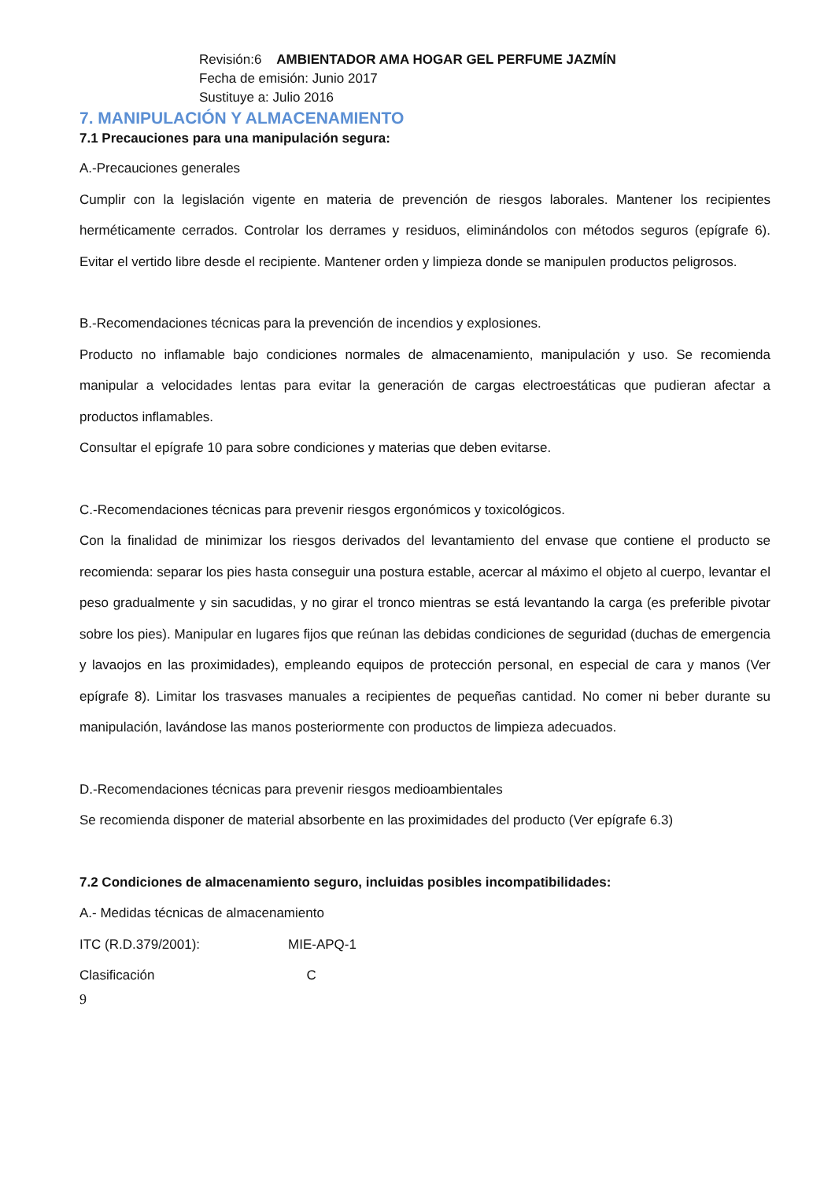Revisión:6 AMBIENTADOR AMA HOGAR GEL PERFUME JAZMÍN
Fecha de emisión: Junio 2017
Sustituye a: Julio 2016
7. MANIPULACIÓN Y ALMACENAMIENTO
7.1 Precauciones para una manipulación segura:
A.-Precauciones generales
Cumplir con la legislación vigente en materia de prevención de riesgos laborales. Mantener los recipientes herméticamente cerrados. Controlar los derrames y residuos, eliminándolos con métodos seguros (epígrafe 6). Evitar el vertido libre desde el recipiente. Mantener orden y limpieza donde se manipulen productos peligrosos.
B.-Recomendaciones técnicas para la prevención de incendios y explosiones.
Producto no inflamable bajo condiciones normales de almacenamiento, manipulación y uso. Se recomienda manipular a velocidades lentas para evitar la generación de cargas electroestáticas que pudieran afectar a productos inflamables.
Consultar el epígrafe 10 para sobre condiciones y materias que deben evitarse.
C.-Recomendaciones técnicas para prevenir riesgos ergonómicos y toxicológicos.
Con la finalidad de minimizar los riesgos derivados del levantamiento del envase que contiene el producto se recomienda: separar los pies hasta conseguir una postura estable, acercar al máximo el objeto al cuerpo, levantar el peso gradualmente y sin sacudidas, y no girar el tronco mientras se está levantando la carga (es preferible pivotar sobre los pies). Manipular en lugares fijos que reúnan las debidas condiciones de seguridad (duchas de emergencia y lavaojos en las proximidades), empleando equipos de protección personal, en especial de cara y manos (Ver epígrafe 8). Limitar los trasvases manuales a recipientes de pequeñas cantidad. No comer ni beber durante su manipulación, lavándose las manos posteriormente con productos de limpieza adecuados.
D.-Recomendaciones técnicas para prevenir riesgos medioambientales
Se recomienda disponer de material absorbente en las proximidades del producto (Ver epígrafe 6.3)
7.2 Condiciones de almacenamiento seguro, incluidas posibles incompatibilidades:
A.- Medidas técnicas de almacenamiento
ITC (R.D.379/2001): MIE-APQ-1
Clasificación C
9